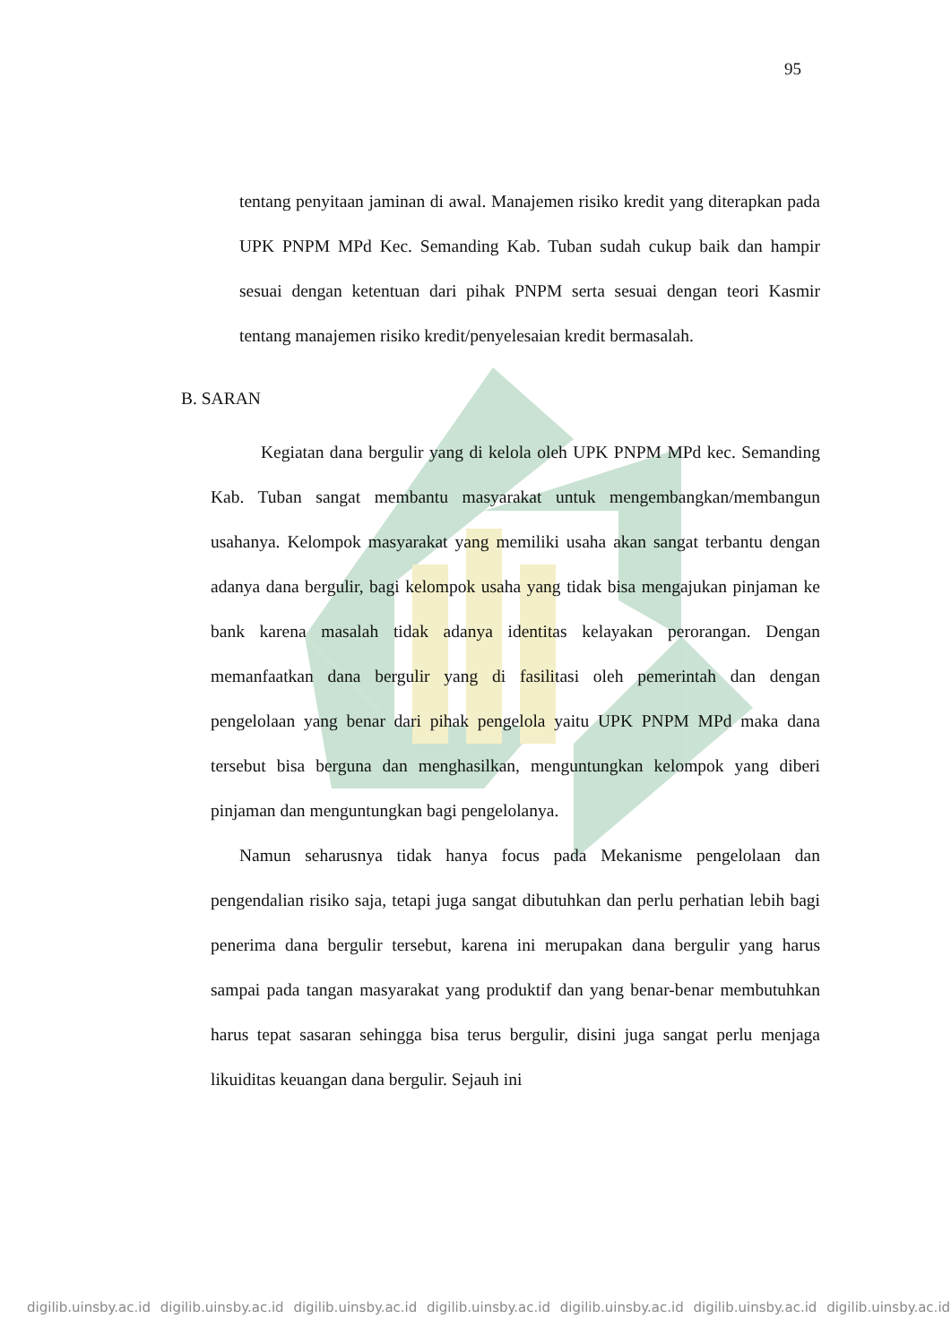95
tentang penyitaan jaminan di awal. Manajemen risiko kredit yang diterapkan pada UPK PNPM MPd Kec. Semanding Kab. Tuban sudah cukup baik dan hampir sesuai dengan ketentuan dari pihak PNPM serta sesuai dengan teori Kasmir tentang manajemen risiko kredit/penyelesaian kredit bermasalah.
B. SARAN
Kegiatan dana bergulir yang di kelola oleh UPK PNPM MPd kec. Semanding Kab. Tuban sangat membantu masyarakat untuk mengembangkan/membangun usahanya. Kelompok masyarakat yang memiliki usaha akan sangat terbantu dengan adanya dana bergulir, bagi kelompok usaha yang tidak bisa mengajukan pinjaman ke bank karena masalah tidak adanya identitas kelayakan perorangan. Dengan memanfaatkan dana bergulir yang di fasilitasi oleh pemerintah dan dengan pengelolaan yang benar dari pihak pengelola yaitu UPK PNPM MPd maka dana tersebut bisa berguna dan menghasilkan, menguntungkan kelompok yang diberi pinjaman dan menguntungkan bagi pengelolanya.
Namun seharusnya tidak hanya focus pada Mekanisme pengelolaan dan pengendalian risiko saja, tetapi juga sangat dibutuhkan dan perlu perhatian lebih bagi penerima dana bergulir tersebut, karena ini merupakan dana bergulir yang harus sampai pada tangan masyarakat yang produktif dan yang benar-benar membutuhkan harus tepat sasaran sehingga bisa terus bergulir, disini juga sangat perlu menjaga likuiditas keuangan dana bergulir. Sejauh ini
digilib.uinsby.ac.id digilib.uinsby.ac.id digilib.uinsby.ac.id digilib.uinsby.ac.id digilib.uinsby.ac.id digilib.uinsby.ac.id digilib.uinsby.ac.id